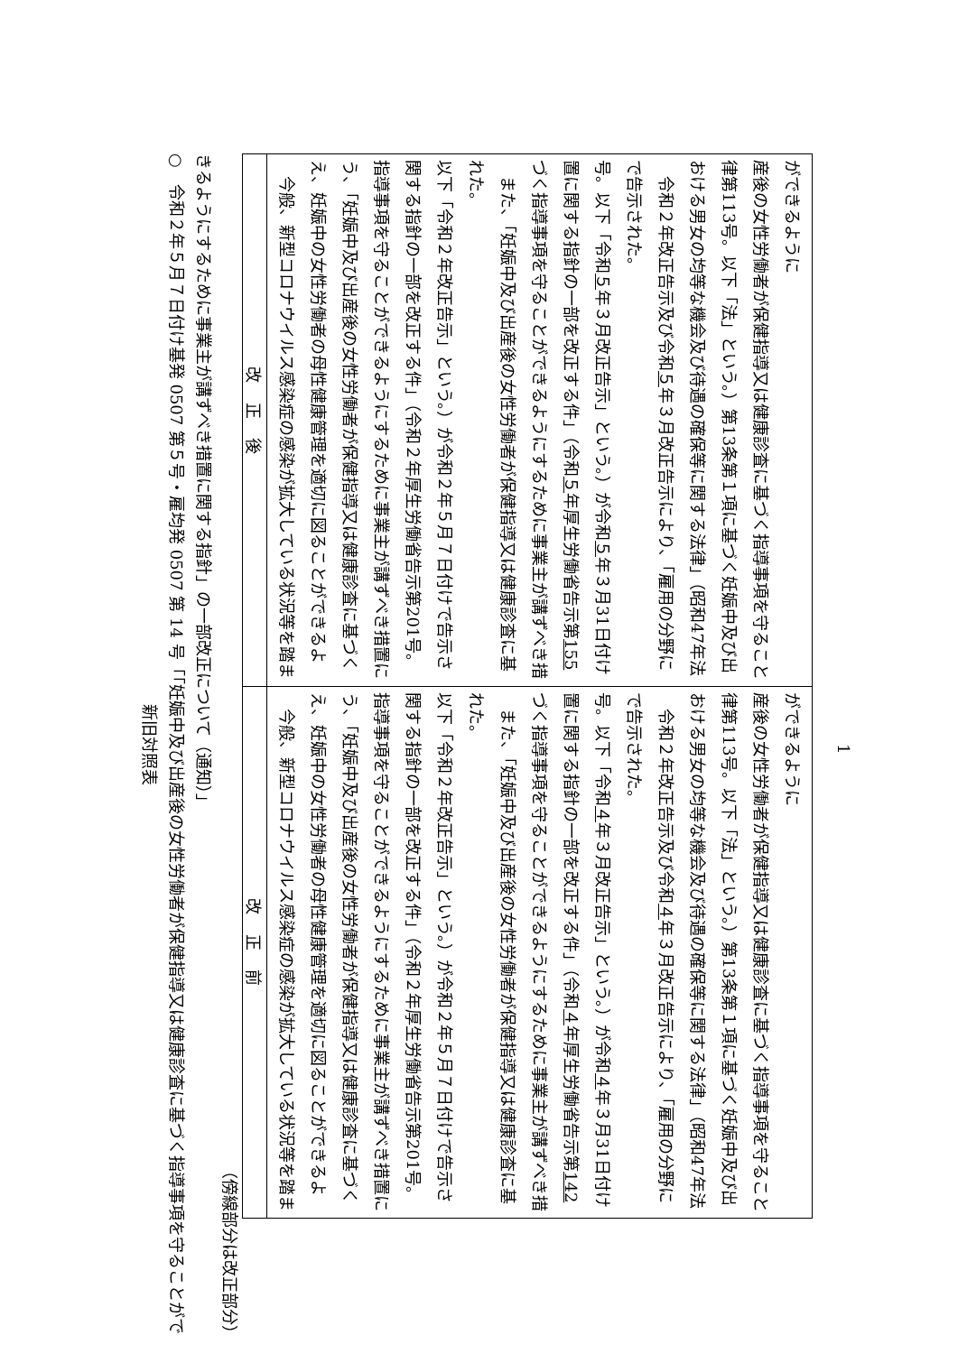新旧対照表
○　令和２年５月７日付け基発 0507 第５号・雇均発 0507 第 14 号「「妊娠中及び出産後の女性労働者が保健指導又は健康診査に基づく指導事項を守ることができるようにするために事業主が講ずべき措置に関する指針」の一部改正について（通知）」
（傍線部分は改正部分）
| 改正後 | 改正前 |
| --- | --- |
| 今般、新型コロナウイルス感染症の感染が拡大している状況等を踏まえ、妊娠中の女性労働者の母性健康管理を適切に図ることができるよう、「妊娠中及び出産後の女性労働者が保健指導又は健康診査に基づく指導事項を守ることができるようにするために事業主が講ずべき措置に関する指針の一部を改正する件」（令和２年厚生労働省告示第201号。以下「令和２年改正告示」という。）が令和２年５月７日付けで告示された。 また、「妊娠中及び出産後の女性労働者が保健指導又は健康診査に基づく指導事項を守ることができるようにするために事業主が講ずべき措置に関する指針の一部を改正する件」（令和 ５ 年厚生労働省告示第 155 号。以下「令和 ５ 年３月改正告示」という。）が令和 ５ 年３月31日付けで告示された。 令和２年改正告示及び令和 ５ 年３月改正告示により、「雇用の分野における男女の均等な機会及び待遇の確保等に関する法律」（昭和47年法律第113号。以下「法」という。）第13条第１項に基づく妊娠中及び出産後の女性労働者が保健指導又は健康診査に基づく指導事項を守ることができるように | 今般、新型コロナウイルス感染症の感染が拡大している状況等を踏まえ、妊娠中の女性労働者の母性健康管理を適切に図ることができるよう、「妊娠中及び出産後の女性労働者が保健指導又は健康診査に基づく指導事項を守ることができるようにするために事業主が講ずべき措置に関する指針の一部を改正する件」（令和２年厚生労働省告示第201号。以下「令和２年改正告示」という。）が令和２年５月７日付けで告示された。 また、「妊娠中及び出産後の女性労働者が保健指導又は健康診査に基づく指導事項を守ることができるようにするために事業主が講ずべき措置に関する指針の一部を改正する件」（令和 ４ 年厚生労働省告示第 142 号。以下「令和 ４ 年３月改正告示」という。）が令和 ４ 年３月31日付けで告示された。 令和２年改正告示及び令和 ４ 年３月改正告示により、「雇用の分野における男女の均等な機会及び待遇の確保等に関する法律」（昭和47年法律第113号。以下「法」という。）第13条第１項に基づく妊娠中及び出産後の女性労働者が保健指導又は健康診査に基づく指導事項を守ることができるように |
1